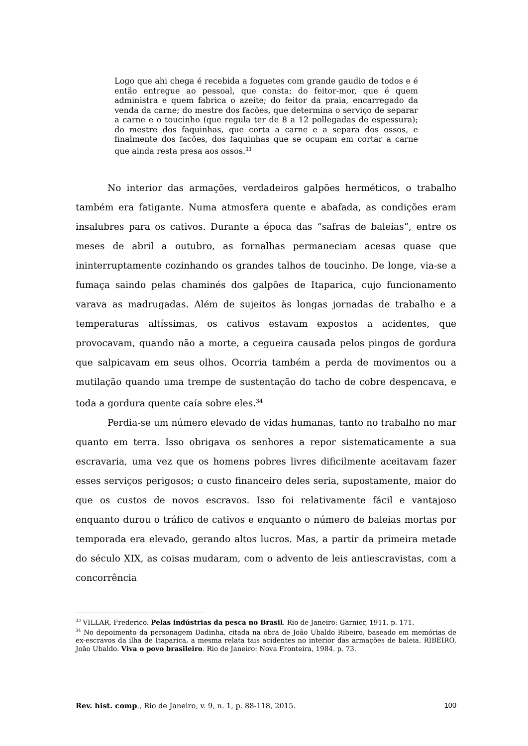Logo que ahi chega é recebida a foguetes com grande gaudio de todos e é então entregue ao pessoal, que consta: do feitor-mor, que é quem administra e quem fabrica o azeite; do feitor da praia, encarregado da venda da carne; do mestre dos facões, que determina o serviço de separar a carne e o toucinho (que regula ter de 8 a 12 pollegadas de espessura); do mestre dos faquinhas, que corta a carne e a separa dos ossos, e finalmente dos facões, dos faquinhas que se ocupam em cortar a carne que ainda resta presa aos ossos.<sup>33</sup>
No interior das armações, verdadeiros galpões herméticos, o trabalho também era fatigante. Numa atmosfera quente e abafada, as condições eram insalubres para os cativos. Durante a época das “safras de baleias”, entre os meses de abril a outubro, as fornalhas permaneciam acesas quase que ininterruptamente cozinhando os grandes talhos de toucinho. De longe, via-se a fumaça saindo pelas chaminés dos galpões de Itaparica, cujo funcionamento varava as madrugadas. Além de sujeitos às longas jornadas de trabalho e a temperaturas altíssimas, os cativos estavam expostos a acidentes, que provocavam, quando não a morte, a cegueira causada pelos pingos de gordura que salpicavam em seus olhos. Ocorria também a perda de movimentos ou a mutilação quando uma trempe de sustentação do tacho de cobre despencava, e toda a gordura quente caía sobre eles.<sup>34</sup>
Perdia-se um número elevado de vidas humanas, tanto no trabalho no mar quanto em terra. Isso obrigava os senhores a repor sistematicamente a sua escravaria, uma vez que os homens pobres livres dificilmente aceitavam fazer esses serviços perigosos; o custo financeiro deles seria, supostamente, maior do que os custos de novos escravos. Isso foi relativamente fácil e vantajoso enquanto durou o tráfico de cativos e enquanto o número de baleias mortas por temporada era elevado, gerando altos lucros. Mas, a partir da primeira metade do século XIX, as coisas mudaram, com o advento de leis antiescravistas, com a concorrência
<sup>33</sup> VILLAR, Frederico. Pelas indústrias da pesca no Brasil. Rio de Janeiro: Garnier, 1911. p. 171.
<sup>34</sup> No depoimento da personagem Dadinha, citada na obra de João Ubaldo Ribeiro, baseado em memórias de ex-escravos da ilha de Itaparica, a mesma relata tais acidentes no interior das armações de baleia. RIBEIRO, João Ubaldo. Viva o povo brasileiro. Rio de Janeiro: Nova Fronteira, 1984. p. 73.
Rev. hist. comp., Rio de Janeiro, v. 9, n. 1, p. 88-118, 2015. 100